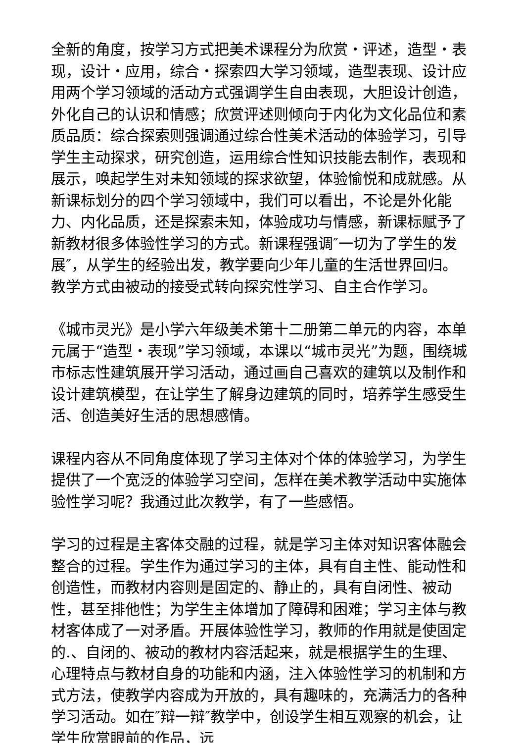全新的角度，按学习方式把美术课程分为欣赏・评述，造型・表现，设计・应用，综合・探索四大学习领域，造型表现、设计应用两个学习领域的活动方式强调学生自由表现，大胆设计创造，外化自己的认识和情感；欣赏评述则倾向于内化为文化品位和素质品质：综合探索则强调通过综合性美术活动的体验学习，引导学生主动探求，研究创造，运用综合性知识技能去制作，表现和展示，唤起学生对未知领域的探求欲望，体验愉悦和成就感。从新课标划分的四个学习领域中，我们可以看出，不论是外化能力、内化品质，还是探索未知，体验成功与情感，新课标赋予了新教材很多体验性学习的方式。新课程强调″一切为了学生的发展″，从学生的经验出发，教学要向少年儿童的生活世界回归。教学方式由被动的接受式转向探究性学习、自主合作学习。
《城市灵光》是小学六年级美术第十二册第二单元的内容，本单元属于“造型・表现”学习领域，本课以“城市灵光”为题，围绕城市标志性建筑展开学习活动，通过画自己喜欢的建筑以及制作和设计建筑模型，在让学生了解身边建筑的同时，培养学生感受生活、创造美好生活的思想感情。
课程内容从不同角度体现了学习主体对个体的体验学习，为学生提供了一个宽泛的体验学习空间，怎样在美术教学活动中实施体验性学习呢？我通过此次教学，有了一些感悟。
学习的过程是主客体交融的过程，就是学习主体对知识客体融会整合的过程。学生作为通过学习的主体，具有自主性、能动性和创造性，而教材内容则是固定的、静止的，具有自闭性、被动性，甚至排他性；为学生主体增加了障碍和困难；学习主体与教材客体成了一对矛盾。开展体验性学习，教师的作用就是使固定的.、自闭的、被动的教材内容活起来，就是根据学生的生理、心理特点与教材自身的功能和内涵，注入体验性学习的机制和方式方法，使教学内容成为开放的，具有趣味的，充满活力的各种学习活动。如在″辩一辩″教学中，创设学生相互观察的机会，让学生欣赏眼前的作品，远